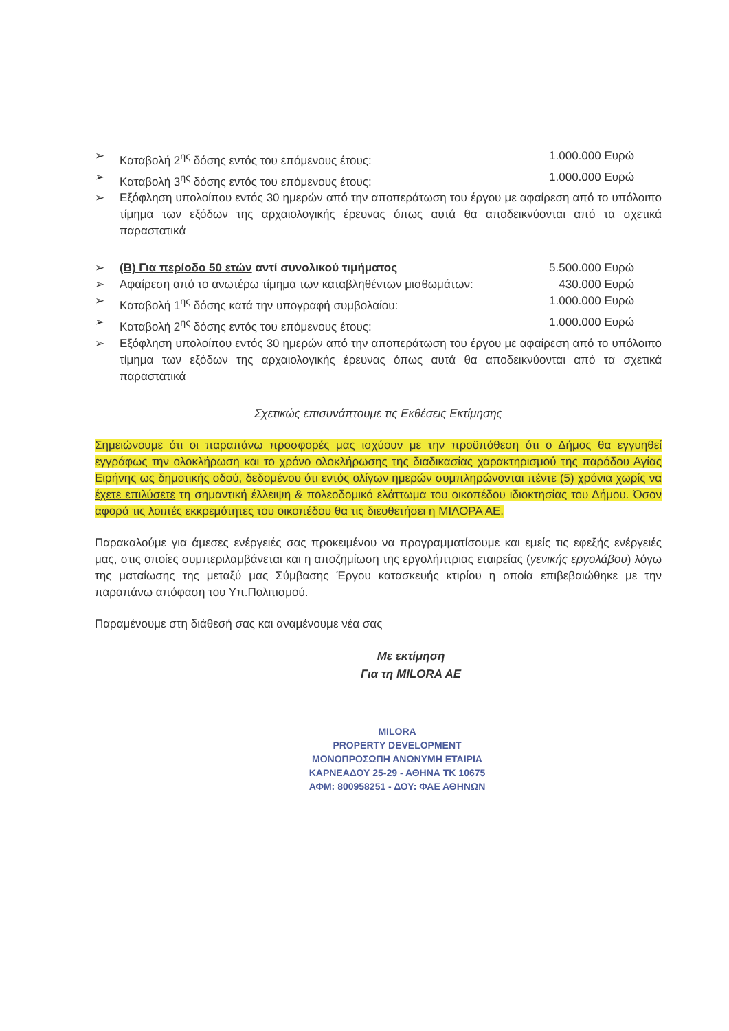➢ Καταβολή 2<sup>ης</sup> δόσης εντός του επόμενους έτους: 1.000.000 Ευρώ
➢ Καταβολή 3<sup>ης</sup> δόσης εντός του επόμενους έτους: 1.000.000 Ευρώ
➢ Εξόφληση υπολοίπου εντός 30 ημερών από την αποπεράτωση του έργου με αφαίρεση από το υπόλοιπο τίμημα των εξόδων της αρχαιολογικής έρευνας όπως αυτά θα αποδεικνύονται από τα σχετικά παραστατικά
➢ (Β) Για περίοδο 50 ετών αντί συνολικού τιμήματος 5.500.000 Ευρώ
➢ Αφαίρεση από το ανωτέρω τίμημα των καταβληθέντων μισθωμάτων: 430.000 Ευρώ
➢ Καταβολή 1<sup>ης</sup> δόσης κατά την υπογραφή συμβολαίου: 1.000.000 Ευρώ
➢ Καταβολή 2<sup>ης</sup> δόσης εντός του επόμενους έτους: 1.000.000 Ευρώ
➢ Εξόφληση υπολοίπου εντός 30 ημερών από την αποπεράτωση του έργου με αφαίρεση από το υπόλοιπο τίμημα των εξόδων της αρχαιολογικής έρευνας όπως αυτά θα αποδεικνύονται από τα σχετικά παραστατικά
Σχετικώς επισυνάπτουμε τις Εκθέσεις Εκτίμησης
Σημειώνουμε ότι οι παραπάνω προσφορές μας ισχύουν με την προϋπόθεση ότι ο Δήμος θα εγγυηθεί εγγράφως την ολοκλήρωση και το χρόνο ολοκλήρωσης της διαδικασίας χαρακτηρισμού της παρόδου Αγίας Ειρήνης ως δημοτικής οδού, δεδομένου ότι εντός ολίγων ημερών συμπληρώνονται πέντε (5) χρόνια χωρίς να έχετε επιλύσετε τη σημαντική έλλειψη & πολεοδομικό ελάττωμα του οικοπέδου ιδιοκτησίας του Δήμου. Όσον αφορά τις λοιπές εκκρεμότητες του οικοπέδου θα τις διευθετήσει η ΜΙΛΟΡΑ ΑΕ.
Παρακαλούμε για άμεσες ενέργειές σας προκειμένου να προγραμματίσουμε και εμείς τις εφεξής ενέργειές μας, στις οποίες συμπεριλαμβάνεται και η αποζημίωση της εργολήπτριας εταιρείας (γενικής εργολάβου) λόγω της ματαίωσης της μεταξύ μας Σύμβασης Έργου κατασκευής κτιρίου η οποία επιβεβαιώθηκε με την παραπάνω απόφαση του Υπ.Πολιτισμού.
Παραμένουμε στη διάθεσή σας και αναμένουμε νέα σας
Με εκτίμηση
Για τη MILORA AE
MILORA
PROPERTY DEVELOPMENT
ΜΟΝΟΠΡΟΣΩΠΗ ΑΝΩΝΥΜΗ ΕΤΑΙΡΙΑ
ΚΑΡΝΕΑΔΟΥ 25-29 - ΑΘΗΝΑ ΤΚ 10675
ΑΦΜ: 800958251 - ΔΟΥ: ΦΑΕ ΑΘΗΝΩΝ